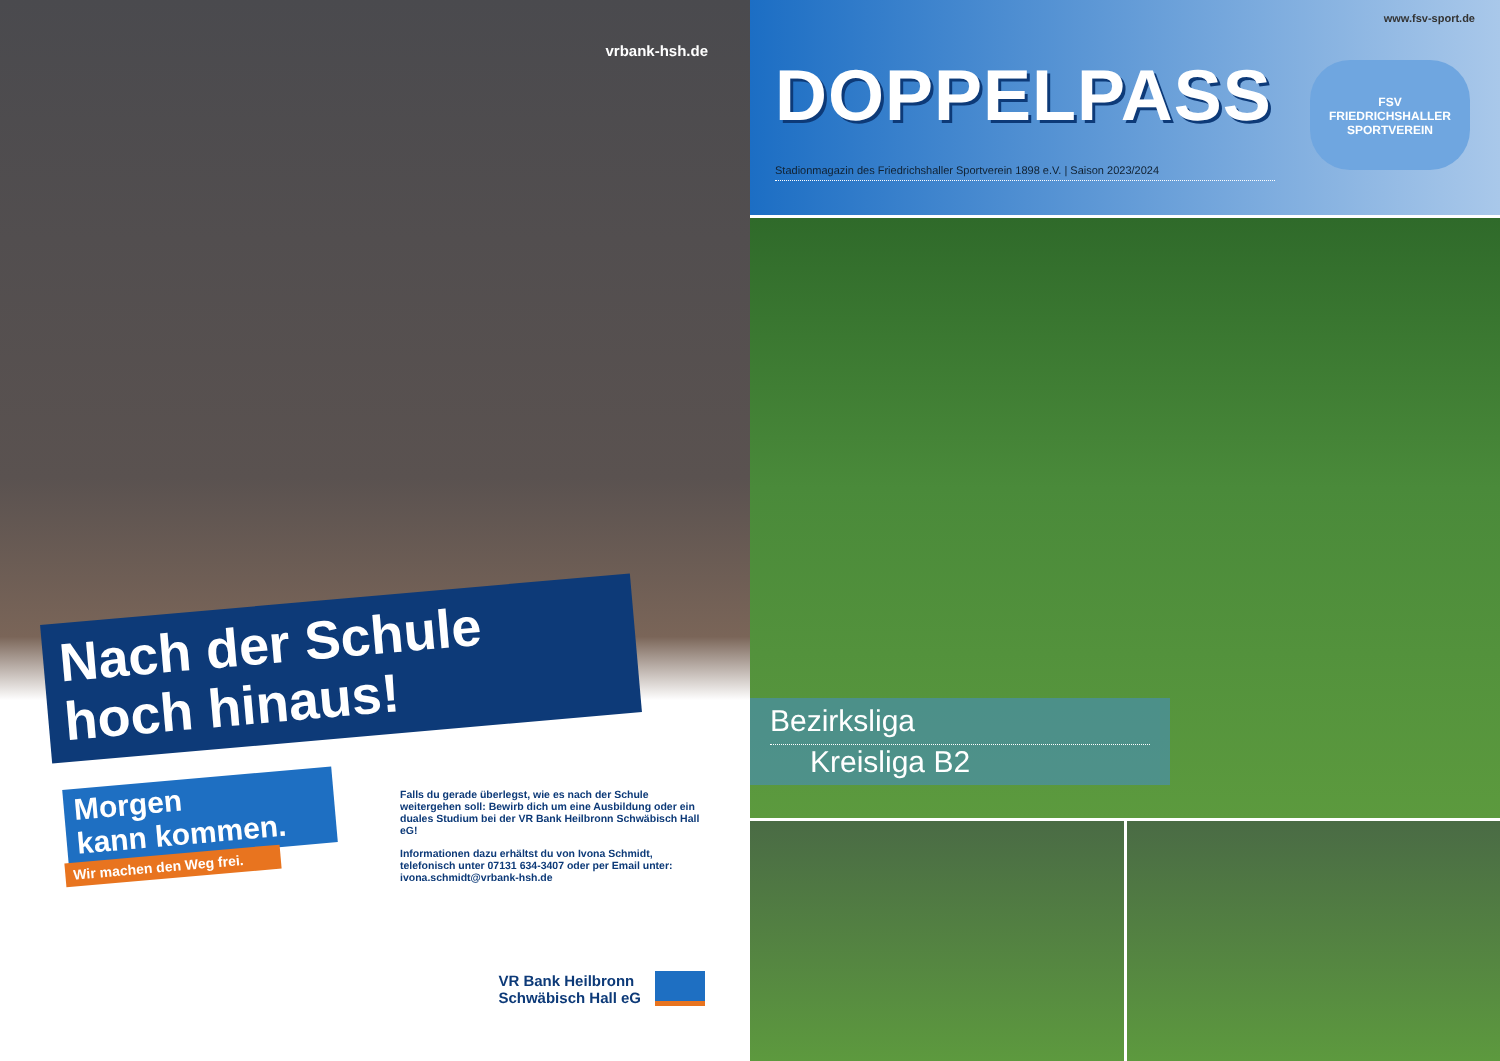vrbank-hsh.de
Nach der Schule
hoch hinaus!
Morgen
kann kommen.
Wir machen den Weg frei.
Falls du gerade überlegst, wie es nach der Schule weitergehen soll: Bewirb dich um eine Ausbildung oder ein duales Studium bei der VR Bank Heilbronn Schwäbisch Hall eG!
Informationen dazu erhältst du von Ivona Schmidt, telefonisch unter 07131 634-3407 oder per Email unter: ivona.schmidt@vrbank-hsh.de
VR Bank Heilbronn
Schwäbisch Hall eG
www.fsv-sport.de
DOPPELPASS
Stadionmagazin des Friedrichshaller Sportverein 1898 e.V. | Saison 2023/2024
FSV
FRIEDRICHSHALLER SPORTVEREIN
Bezirksliga
Kreisliga B2